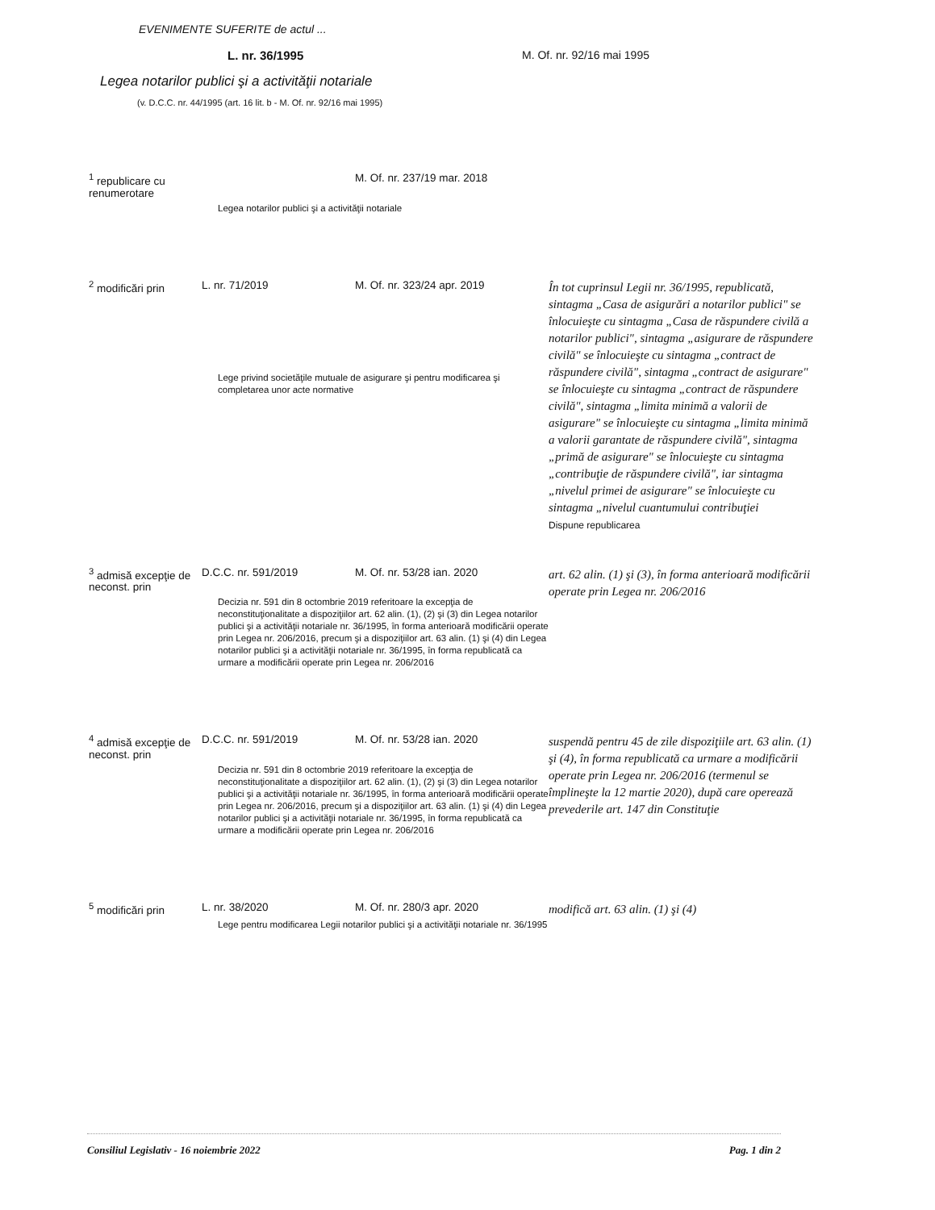EVENIMENTE SUFERITE de actul ...
L. nr. 36/1995 M. Of. nr. 92/16 mai 1995
Legea notarilor publici şi a activităţii notariale
(v. D.C.C. nr. 44/1995 (art. 16 lit. b - M. Of. nr. 92/16 mai 1995)
| <sup>1</sup> republicare cu renumerotare | | M. Of. nr. 237/19 mar. 2018 | |
| | Legea notarilor publici şi a activităţii notariale | | |
| <sup>2</sup> modificări prin | L. nr. 71/2019 | M. Of. nr. 323/24 apr. 2019 | În tot cuprinsul Legii nr. 36/1995, republicată, sintagma „Casa de asigurări a notarilor publici" se înlocuieşte cu sintagma „Casa de răspundere civilă a notarilor publici", sintagma „asigurare de răspundere civilă" se înlocuieşte cu sintagma „contract de răspundere civilă", sintagma „contract de asigurare" se înlocuieşte cu sintagma „contract de răspundere civilă", sintagma „limita minimă a valorii de asigurare" se înlocuieşte cu sintagma „limita minimă a valorii garantate de răspundere civilă", sintagma „primă de asigurare" se înlocuieşte cu sintagma „contribuţie de răspundere civilă", iar sintagma „nivelul primei de asigurare" se înlocuieşte cu sintagma „nivelul cuantumului contribuţiei Dispune republicarea |
| | Lege privind societăţile mutuale de asigurare şi pentru modificarea şi completarea unor acte normative | | |
| <sup>3</sup> admisă excepţie de neconst. prin | D.C.C. nr. 591/2019 | M. Of. nr. 53/28 ian. 2020 | art. 62 alin. (1) şi (3), în forma anterioară modificării operate prin Legea nr. 206/2016 |
| | Decizia nr. 591 din 8 octombrie 2019 referitoare la excepţia de neconstituţionalitate a dispoziţiilor art. 62 alin. (1), (2) şi (3) din Legea notarilor publici şi a activităţii notariale nr. 36/1995, în forma anterioară modificării operate prin Legea nr. 206/2016, precum şi a dispoziţiilor art. 63 alin. (1) şi (4) din Legea notarilor publici şi a activităţii notariale nr. 36/1995, în forma republicată ca urmare a modificării operate prin Legea nr. 206/2016 | | |
| <sup>4</sup> admisă excepţie de neconst. prin | D.C.C. nr. 591/2019 | M. Of. nr. 53/28 ian. 2020 | suspendă pentru 45 de zile dispoziţiile art. 63 alin. (1) şi (4), în forma republicată ca urmare a modificării operate prin Legea nr. 206/2016 (termenul se împlineşte la 12 martie 2020), după care operează prevederile art. 147 din Constituţie |
| | Decizia nr. 591 din 8 octombrie 2019 referitoare la excepţia de neconstituţionalitate a dispoziţiilor art. 62 alin. (1), (2) şi (3) din Legea notarilor publici şi a activităţii notariale nr. 36/1995, în forma anterioară modificării operate prin Legea nr. 206/2016, precum şi a dispoziţiilor art. 63 alin. (1) şi (4) din Legea notarilor publici şi a activităţii notariale nr. 36/1995, în forma republicată ca urmare a modificării operate prin Legea nr. 206/2016 | | |
| <sup>5</sup> modificări prin | L. nr. 38/2020 | M. Of. nr. 280/3 apr. 2020 | modifică art. 63 alin. (1) şi (4) |
| | Lege pentru modificarea Legii notarilor publici şi a activităţii notariale nr. 36/1995 | | |
Consiliul Legislativ - 16 noiembrie 2022 Pag. 1 din 2